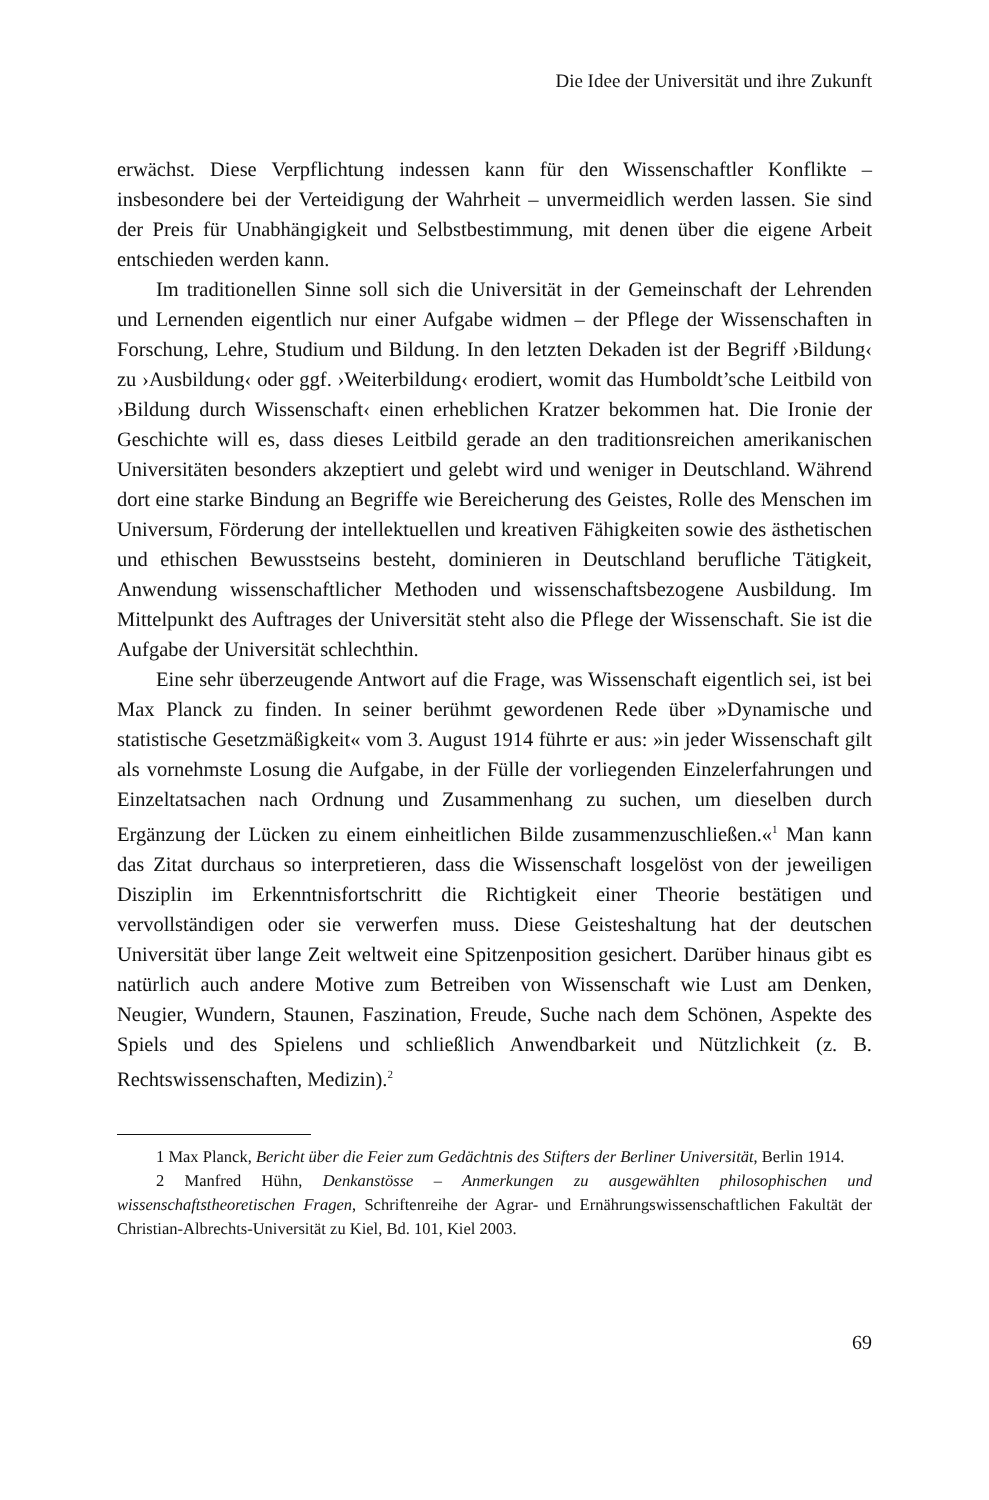Die Idee der Universität und ihre Zukunft
erwächst. Diese Verpflichtung indessen kann für den Wissenschaftler Konflikte – insbesondere bei der Verteidigung der Wahrheit – unvermeidlich werden lassen. Sie sind der Preis für Unabhängigkeit und Selbstbestimmung, mit denen über die eigene Arbeit entschieden werden kann.
Im traditionellen Sinne soll sich die Universität in der Gemeinschaft der Lehrenden und Lernenden eigentlich nur einer Aufgabe widmen – der Pflege der Wissenschaften in Forschung, Lehre, Studium und Bildung. In den letzten Dekaden ist der Begriff ›Bildung‹ zu ›Ausbildung‹ oder ggf. ›Weiterbildung‹ erodiert, womit das Humboldt’sche Leitbild von ›Bildung durch Wissenschaft‹ einen erheblichen Kratzer bekommen hat. Die Ironie der Geschichte will es, dass dieses Leitbild gerade an den traditionsreichen amerikanischen Universitäten besonders akzeptiert und gelebt wird und weniger in Deutschland. Während dort eine starke Bindung an Begriffe wie Bereicherung des Geistes, Rolle des Menschen im Universum, Förderung der intellektuellen und kreativen Fähigkeiten sowie des ästhetischen und ethischen Bewusstseins besteht, dominieren in Deutschland berufliche Tätigkeit, Anwendung wissenschaftlicher Methoden und wissenschaftsbezogene Ausbildung. Im Mittelpunkt des Auftrages der Universität steht also die Pflege der Wissenschaft. Sie ist die Aufgabe der Universität schlechthin.
Eine sehr überzeugende Antwort auf die Frage, was Wissenschaft eigentlich sei, ist bei Max Planck zu finden. In seiner berühmt gewordenen Rede über »Dynamische und statistische Gesetzmäßigkeit« vom 3. August 1914 führte er aus: »in jeder Wissenschaft gilt als vornehmste Losung die Aufgabe, in der Fülle der vorliegenden Einzelerfahrungen und Einzeltatsachen nach Ordnung und Zusammenhang zu suchen, um dieselben durch Ergänzung der Lücken zu einem einheitlichen Bilde zusammenzuschließen.«<sup>1</sup> Man kann das Zitat durchaus so interpretieren, dass die Wissenschaft losgelöst von der jeweiligen Disziplin im Erkenntnisfortschritt die Richtigkeit einer Theorie bestätigen und vervollständigen oder sie verwerfen muss. Diese Geisteshaltung hat der deutschen Universität über lange Zeit weltweit eine Spitzenposition gesichert. Darüber hinaus gibt es natürlich auch andere Motive zum Betreiben von Wissenschaft wie Lust am Denken, Neugier, Wundern, Staunen, Faszination, Freude, Suche nach dem Schönen, Aspekte des Spiels und des Spielens und schließlich Anwendbarkeit und Nützlichkeit (z. B. Rechtswissenschaften, Medizin).<sup>2</sup>
1 Max Planck, Bericht über die Feier zum Gedächtnis des Stifters der Berliner Universität, Berlin 1914.
2 Manfred Hühn, Denkanstösse – Anmerkungen zu ausgewählten philosophischen und wissenschaftstheoretischen Fragen, Schriftenreihe der Agrar- und Ernährungswissenschaftlichen Fakultät der Christian-Albrechts-Universität zu Kiel, Bd. 101, Kiel 2003.
69